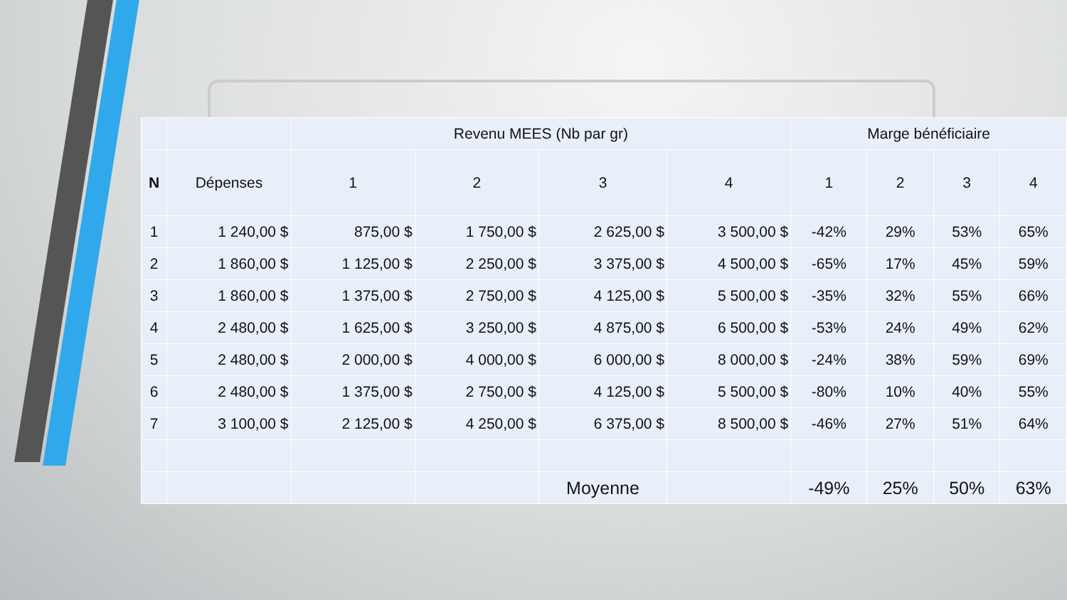| | | Revenu MEES (Nb par gr) | | | | Marge bénéficiaire | | | |
| --- | --- | --- | --- | --- | --- | --- | --- | --- | --- |
| N | Dépenses | 1 | 2 | 3 | 4 | 1 | 2 | 3 | 4 |
| 1 | 1 240,00 $ | 875,00 $ | 1 750,00 $ | 2 625,00 $ | 3 500,00 $ | -42% | 29% | 53% | 65% |
| 2 | 1 860,00 $ | 1 125,00 $ | 2 250,00 $ | 3 375,00 $ | 4 500,00 $ | -65% | 17% | 45% | 59% |
| 3 | 1 860,00 $ | 1 375,00 $ | 2 750,00 $ | 4 125,00 $ | 5 500,00 $ | -35% | 32% | 55% | 66% |
| 4 | 2 480,00 $ | 1 625,00 $ | 3 250,00 $ | 4 875,00 $ | 6 500,00 $ | -53% | 24% | 49% | 62% |
| 5 | 2 480,00 $ | 2 000,00 $ | 4 000,00 $ | 6 000,00 $ | 8 000,00 $ | -24% | 38% | 59% | 69% |
| 6 | 2 480,00 $ | 1 375,00 $ | 2 750,00 $ | 4 125,00 $ | 5 500,00 $ | -80% | 10% | 40% | 55% |
| 7 | 3 100,00 $ | 2 125,00 $ | 4 250,00 $ | 6 375,00 $ | 8 500,00 $ | -46% | 27% | 51% | 64% |
| | | | | Moyenne | | -49% | 25% | 50% | 63% |